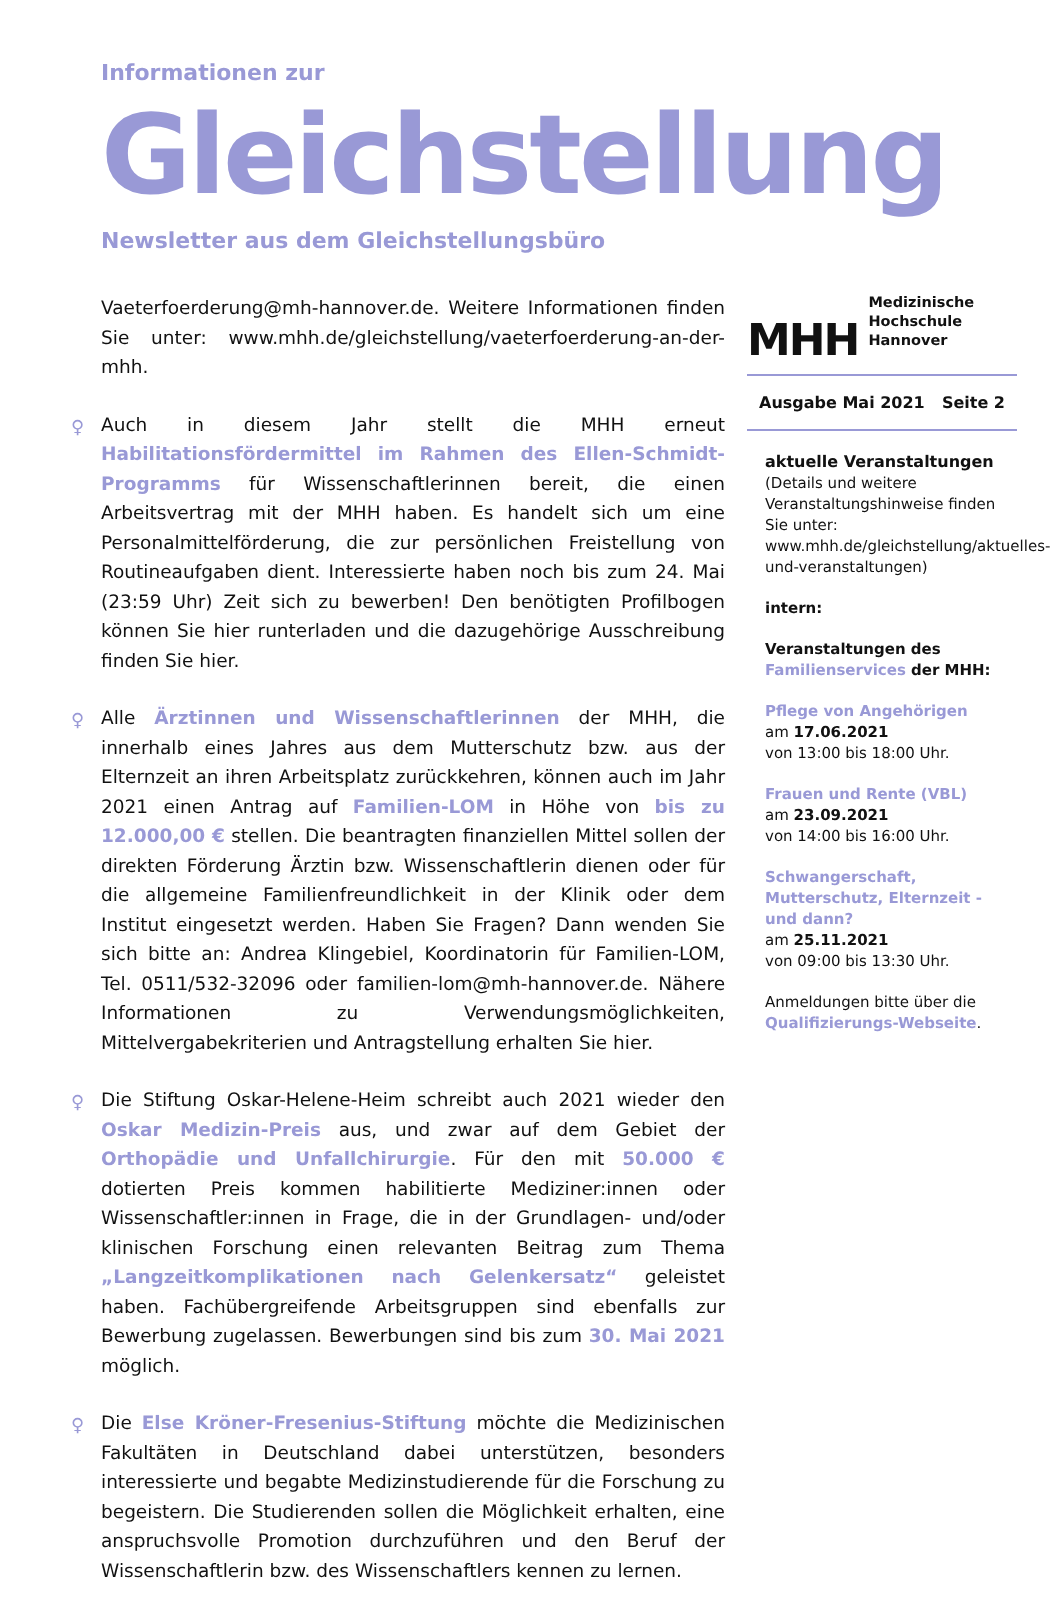Informationen zur
Gleichstellung
Newsletter aus dem Gleichstellungsbüro
Vaeterfoerderung@mh-hannover.de. Weitere Informationen finden Sie unter: www.mhh.de/gleichstellung/vaeterfoerderung-an-der-mhh.
♀ Auch in diesem Jahr stellt die MHH erneut Habilitationsfördermittel im Rahmen des Ellen-Schmidt-Programms für Wissenschaftlerinnen bereit, die einen Arbeitsvertrag mit der MHH haben. Es handelt sich um eine Personalmittelförderung, die zur persönlichen Freistellung von Routineaufgaben dient. Interessierte haben noch bis zum 24. Mai (23:59 Uhr) Zeit sich zu bewerben! Den benötigten Profilbogen können Sie hier runterladen und die dazugehörige Ausschreibung finden Sie hier.
♀ Alle Ärztinnen und Wissenschaftlerinnen der MHH, die innerhalb eines Jahres aus dem Mutterschutz bzw. aus der Elternzeit an ihren Arbeitsplatz zurückkehren, können auch im Jahr 2021 einen Antrag auf Familien-LOM in Höhe von bis zu 12.000,00 € stellen. Die beantragten finanziellen Mittel sollen der direkten Förderung Ärztin bzw. Wissenschaftlerin dienen oder für die allgemeine Familienfreundlichkeit in der Klinik oder dem Institut eingesetzt werden. Haben Sie Fragen? Dann wenden Sie sich bitte an: Andrea Klingebiel, Koordinatorin für Familien-LOM, Tel. 0511/532-32096 oder familien-lom@mh-hannover.de. Nähere Informationen zu Verwendungsmöglichkeiten, Mittelvergabekriterien und Antragstellung erhalten Sie hier.
♀ Die Stiftung Oskar-Helene-Heim schreibt auch 2021 wieder den Oskar Medizin-Preis aus, und zwar auf dem Gebiet der Orthopädie und Unfallchirurgie. Für den mit 50.000 € dotierten Preis kommen habilitierte Mediziner:innen oder Wissenschaftler:innen in Frage, die in der Grundlagen- und/oder klinischen Forschung einen relevanten Beitrag zum Thema „Langzeitkomplikationen nach Gelenkersatz“ geleistet haben. Fachübergreifende Arbeitsgruppen sind ebenfalls zur Bewerbung zugelassen. Bewerbungen sind bis zum 30. Mai 2021 möglich.
♀ Die Else Kröner-Fresenius-Stiftung möchte die Medizinischen Fakultäten in Deutschland dabei unterstützen, besonders interessierte und begabte Medizinstudierende für die Forschung zu begeistern. Die Studierenden sollen die Möglichkeit erhalten, eine anspruchsvolle Promotion durchzuführen und den Beruf der Wissenschaftlerin bzw. des Wissenschaftlers kennen zu lernen.
MHH Medizinische Hochschule
Hannover
Ausgabe Mai 2021 Seite 2
aktuelle Veranstaltungen
(Details und weitere Veranstaltungshinweise finden Sie unter: www.mhh.de/gleichstellung/aktuelles-und-veranstaltungen)
intern:
Veranstaltungen des Familienservices der MHH:
Pflege von Angehörigen
am 17.06.2021
von 13:00 bis 18:00 Uhr.
Frauen und Rente (VBL)
am 23.09.2021
von 14:00 bis 16:00 Uhr.
Schwangerschaft, Mutterschutz, Elternzeit - und dann?
am 25.11.2021
von 09:00 bis 13:30 Uhr.
Anmeldungen bitte über die Qualifizierungs-Webseite.